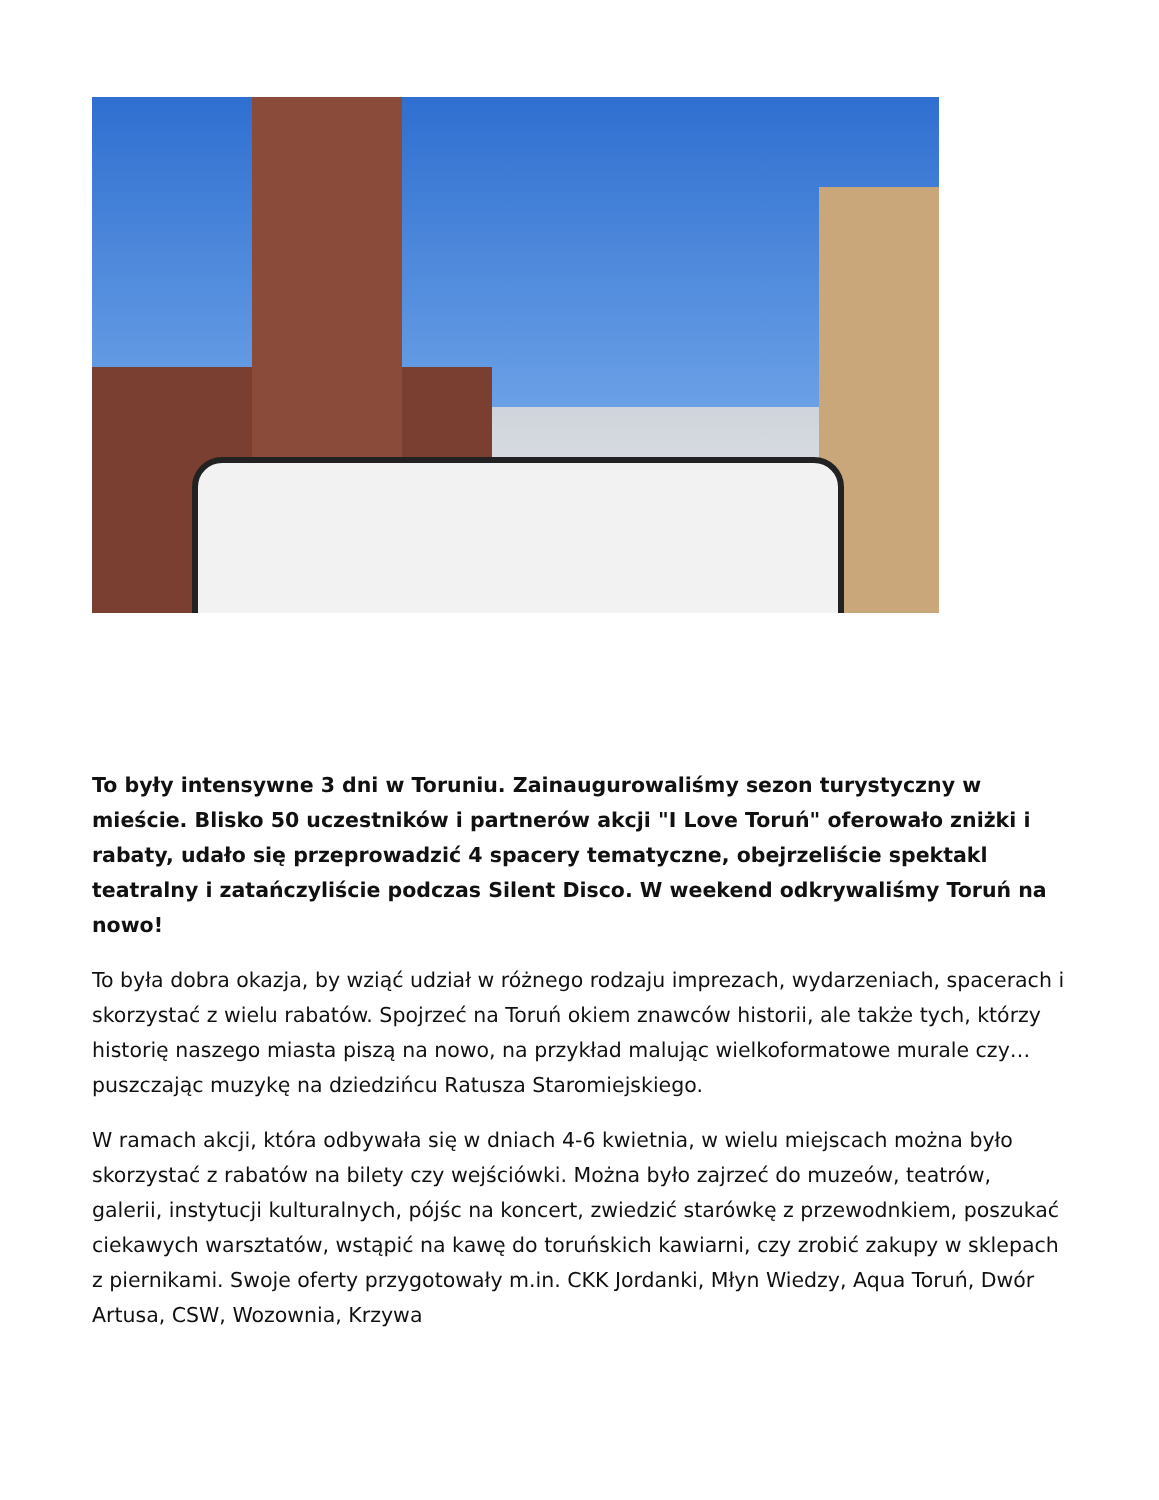To były intensywne 3 dni w Toruniu. Zainaugurowaliśmy sezon turystyczny w mieście. Blisko 50 uczestników i partnerów akcji "I Love Toruń" oferowało zniżki i rabaty, udało się przeprowadzić 4 spacery tematyczne, obejrzeliście spektakl teatralny i zatańczyliście podczas Silent Disco. W weekend odkrywaliśmy Toruń na nowo!
To była dobra okazja, by wziąć udział w różnego rodzaju imprezach, wydarzeniach, spacerach i skorzystać z wielu rabatów. Spojrzeć na Toruń okiem znawców historii, ale także tych, którzy historię naszego miasta piszą na nowo, na przykład malując wielkoformatowe murale czy… puszczając muzykę na dziedzińcu Ratusza Staromiejskiego.
W ramach akcji, która odbywała się w dniach 4-6 kwietnia, w wielu miejscach można było skorzystać z rabatów na bilety czy wejściówki. Można było zajrzeć do muzeów, teatrów, galerii, instytucji kulturalnych, pójśc na koncert, zwiedzić starówkę z przewodnkiem, poszukać ciekawych warsztatów, wstąpić na kawę do toruńskich kawiarni, czy zrobić zakupy w sklepach z piernikami. Swoje oferty przygotowały m.in. CKK Jordanki, Młyn Wiedzy, Aqua Toruń, Dwór Artusa, CSW, Wozownia, Krzywa